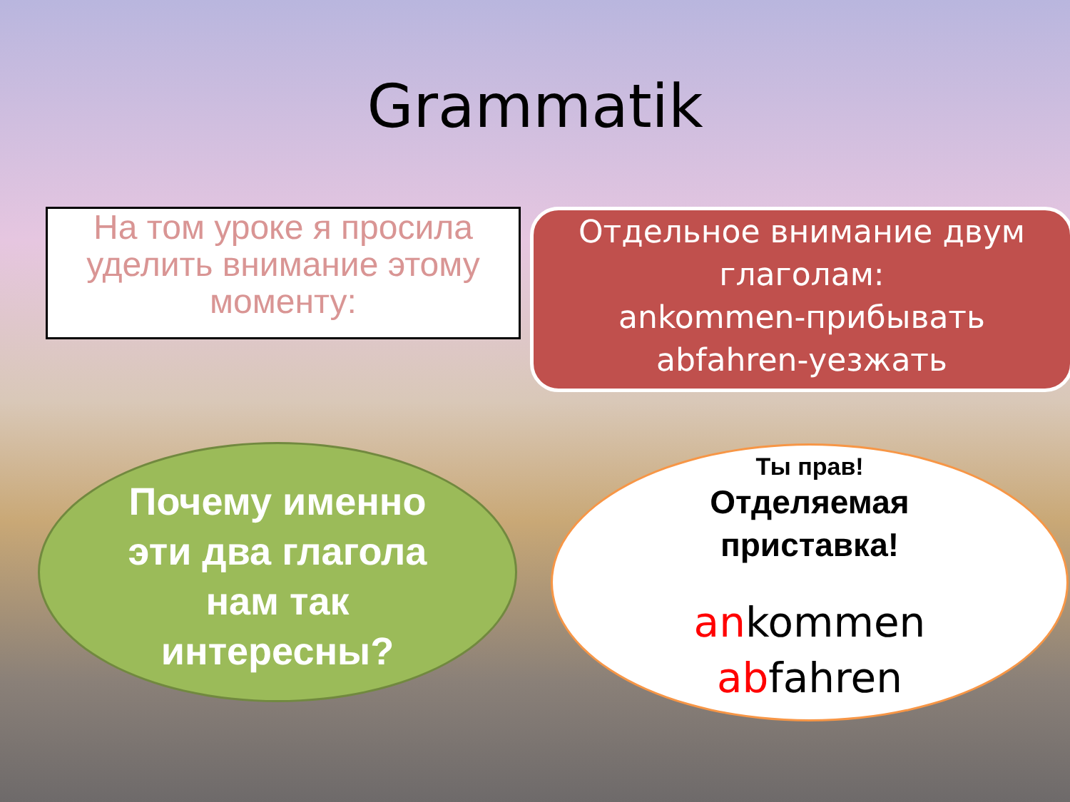Grammatik
На том уроке я просила уделить внимание этому моменту:
Отдельное внимание двум глаголам:
ankommen-прибывать
abfahren-уезжать
Почему именно эти два глагола нам так интересны?
Ты прав!
Отделяемая
приставка!
ankommen
abfahren